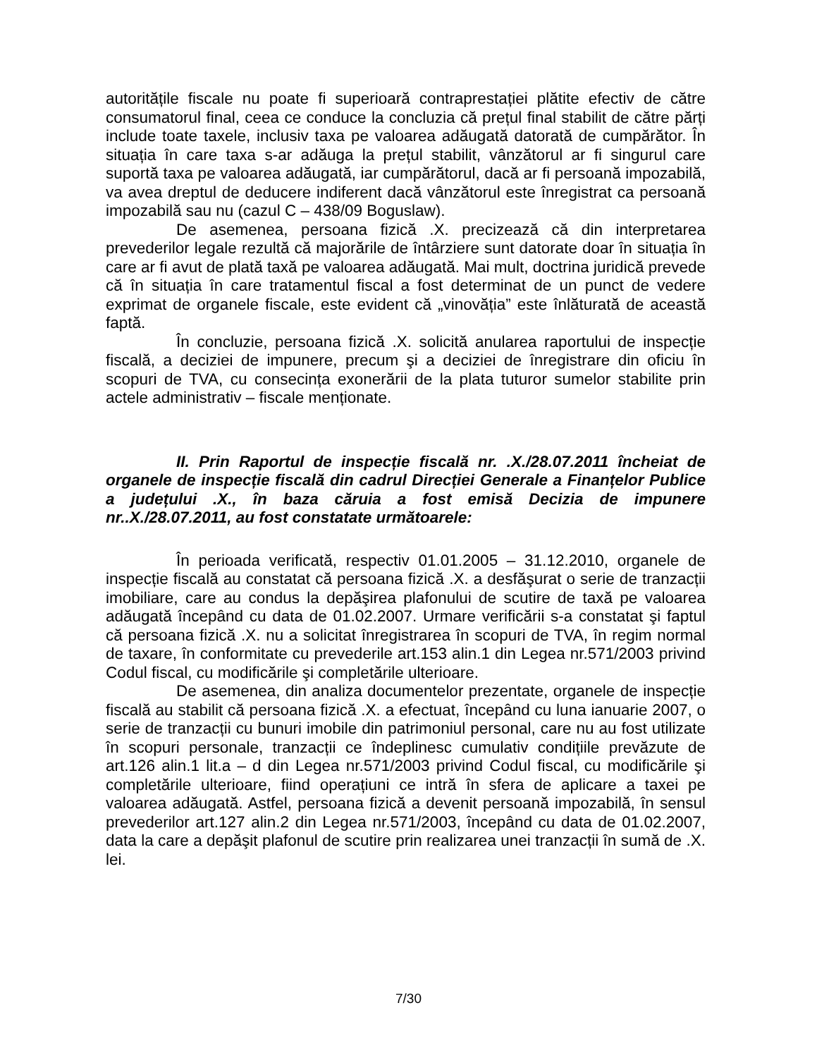autoritățile fiscale nu poate fi superioară contraprestației plătite efectiv de către consumatorul final, ceea ce conduce la concluzia că prețul final stabilit de către părți include toate taxele, inclusiv taxa pe valoarea adăugată datorată de cumpărător. În situația în care taxa s-ar adăuga la prețul stabilit, vânzătorul ar fi singurul care suportă taxa pe valoarea adăugată, iar cumpărătorul, dacă ar fi persoană impozabilă, va avea dreptul de deducere indiferent dacă vânzătorul este înregistrat ca persoană impozabilă sau nu (cazul C – 438/09 Boguslaw).
De asemenea, persoana fizică .X. precizează că din interpretarea prevederilor legale rezultă că majorările de întârziere sunt datorate doar în situația în care ar fi avut de plată taxă pe valoarea adăugată. Mai mult, doctrina juridică prevede că în situația în care tratamentul fiscal a fost determinat de un punct de vedere exprimat de organele fiscale, este evident că „vinovăția” este înlăturată de această faptă.
În concluzie, persoana fizică .X. solicită anularea raportului de inspecție fiscală, a deciziei de impunere, precum şi a deciziei de înregistrare din oficiu în scopuri de TVA, cu consecința exonerării de la plata tuturor sumelor stabilite prin actele administrativ – fiscale menționate.
II. Prin Raportul de inspecție fiscală nr. .X./28.07.2011 încheiat de organele de inspecție fiscală din cadrul Direcției Generale a Finanțelor Publice a județului .X., în baza căruia a fost emisă Decizia de impunere nr..X./28.07.2011, au fost constatate următoarele:
În perioada verificată, respectiv 01.01.2005 – 31.12.2010, organele de inspecție fiscală au constatat că persoana fizică .X. a desfăşurat o serie de tranzacții imobiliare, care au condus la depăşirea plafonului de scutire de taxă pe valoarea adăugată începând cu data de 01.02.2007. Urmare verificării s-a constatat şi faptul că persoana fizică .X. nu a solicitat înregistrarea în scopuri de TVA, în regim normal de taxare, în conformitate cu prevederile art.153 alin.1 din Legea nr.571/2003 privind Codul fiscal, cu modificările şi completările ulterioare.
De asemenea, din analiza documentelor prezentate, organele de inspecție fiscală au stabilit că persoana fizică .X. a efectuat, începând cu luna ianuarie 2007, o serie de tranzacții cu bunuri imobile din patrimoniul personal, care nu au fost utilizate în scopuri personale, tranzacții ce îndeplinesc cumulativ condițiile prevăzute de art.126 alin.1 lit.a – d din Legea nr.571/2003 privind Codul fiscal, cu modificările şi completările ulterioare, fiind operațiuni ce intră în sfera de aplicare a taxei pe valoarea adăugată. Astfel, persoana fizică a devenit persoană impozabilă, în sensul prevederilor art.127 alin.2 din Legea nr.571/2003, începând cu data de 01.02.2007, data la care a depăşit plafonul de scutire prin realizarea unei tranzacții în sumă de .X. lei.
7/30